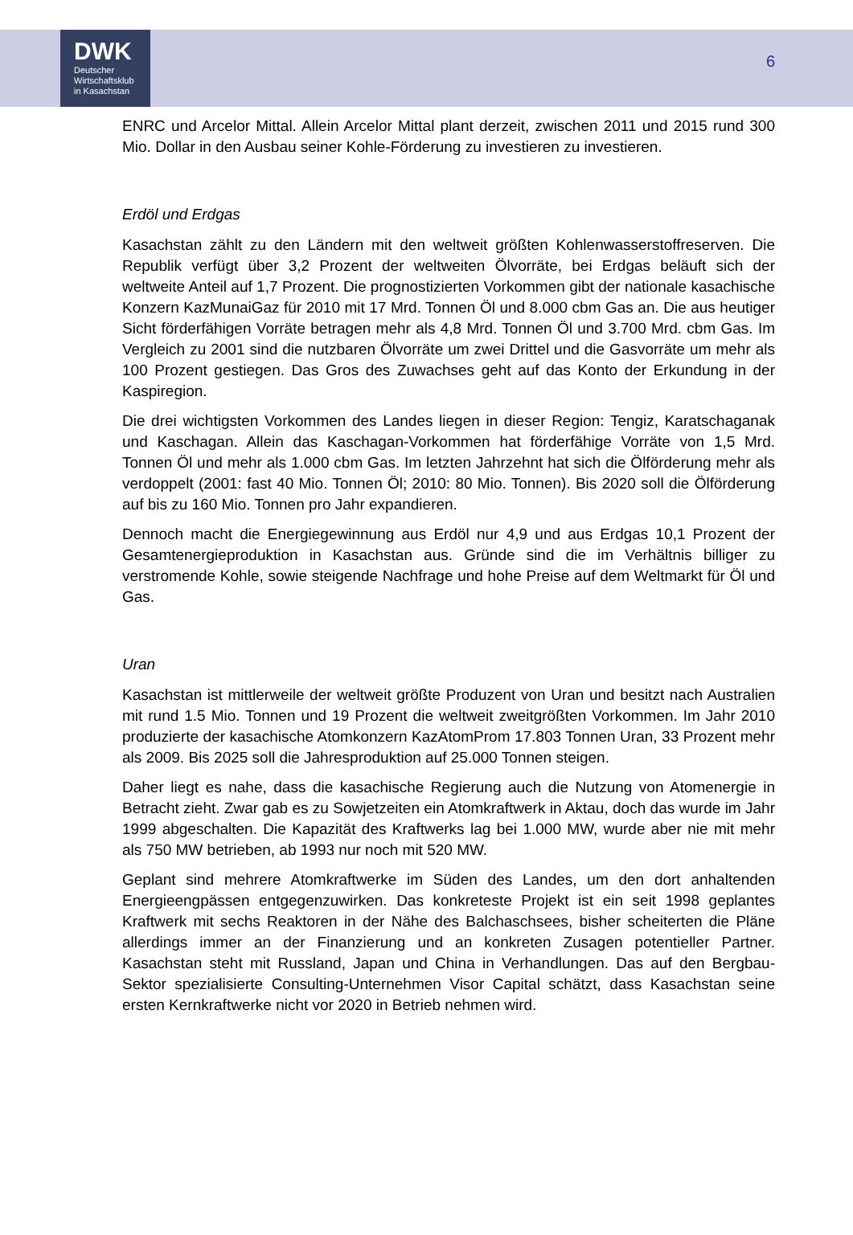DWK
Deutscher
Wirtschaftsklub
in Kasachstan
6
ENRC und Arcelor Mittal. Allein Arcelor Mittal plant derzeit, zwischen 2011 und 2015 rund 300 Mio. Dollar in den Ausbau seiner Kohle-Förderung zu investieren zu investieren.
Erdöl und Erdgas
Kasachstan zählt zu den Ländern mit den weltweit größten Kohlenwasserstoffreserven. Die Republik verfügt über 3,2 Prozent der weltweiten Ölvorräte, bei Erdgas beläuft sich der weltweite Anteil auf 1,7 Prozent. Die prognostizierten Vorkommen gibt der nationale kasachische Konzern KazMunaiGaz für 2010 mit 17 Mrd. Tonnen Öl und 8.000 cbm Gas an. Die aus heutiger Sicht förderfähigen Vorräte betragen mehr als 4,8 Mrd. Tonnen Öl und 3.700 Mrd. cbm Gas. Im Vergleich zu 2001 sind die nutzbaren Ölvorräte um zwei Drittel und die Gasvorräte um mehr als 100 Prozent gestiegen. Das Gros des Zuwachses geht auf das Konto der Erkundung in der Kaspiregion.
Die drei wichtigsten Vorkommen des Landes liegen in dieser Region: Tengiz, Karatschaganak und Kaschagan. Allein das Kaschagan-Vorkommen hat förderfähige Vorräte von 1,5 Mrd. Tonnen Öl und mehr als 1.000 cbm Gas. Im letzten Jahrzehnt hat sich die Ölförderung mehr als verdoppelt (2001: fast 40 Mio. Tonnen Öl; 2010: 80 Mio. Tonnen). Bis 2020 soll die Ölförderung auf bis zu 160 Mio. Tonnen pro Jahr expandieren.
Dennoch macht die Energiegewinnung aus Erdöl nur 4,9 und aus Erdgas 10,1 Prozent der Gesamtenergieproduktion in Kasachstan aus. Gründe sind die im Verhältnis billiger zu verstromende Kohle, sowie steigende Nachfrage und hohe Preise auf dem Weltmarkt für Öl und Gas.
Uran
Kasachstan ist mittlerweile der weltweit größte Produzent von Uran und besitzt nach Australien mit rund 1.5 Mio. Tonnen und 19 Prozent die weltweit zweitgrößten Vorkommen. Im Jahr 2010 produzierte der kasachische Atomkonzern KazAtomProm 17.803 Tonnen Uran, 33 Prozent mehr als 2009. Bis 2025 soll die Jahresproduktion auf 25.000 Tonnen steigen.
Daher liegt es nahe, dass die kasachische Regierung auch die Nutzung von Atomenergie in Betracht zieht. Zwar gab es zu Sowjetzeiten ein Atomkraftwerk in Aktau, doch das wurde im Jahr 1999 abgeschalten. Die Kapazität des Kraftwerks lag bei 1.000 MW, wurde aber nie mit mehr als 750 MW betrieben, ab 1993 nur noch mit 520 MW.
Geplant sind mehrere Atomkraftwerke im Süden des Landes, um den dort anhaltenden Energieengpässen entgegenzuwirken. Das konkreteste Projekt ist ein seit 1998 geplantes Kraftwerk mit sechs Reaktoren in der Nähe des Balchaschsees, bisher scheiterten die Pläne allerdings immer an der Finanzierung und an konkreten Zusagen potentieller Partner. Kasachstan steht mit Russland, Japan und China in Verhandlungen. Das auf den Bergbau-Sektor spezialisierte Consulting-Unternehmen Visor Capital schätzt, dass Kasachstan seine ersten Kernkraftwerke nicht vor 2020 in Betrieb nehmen wird.